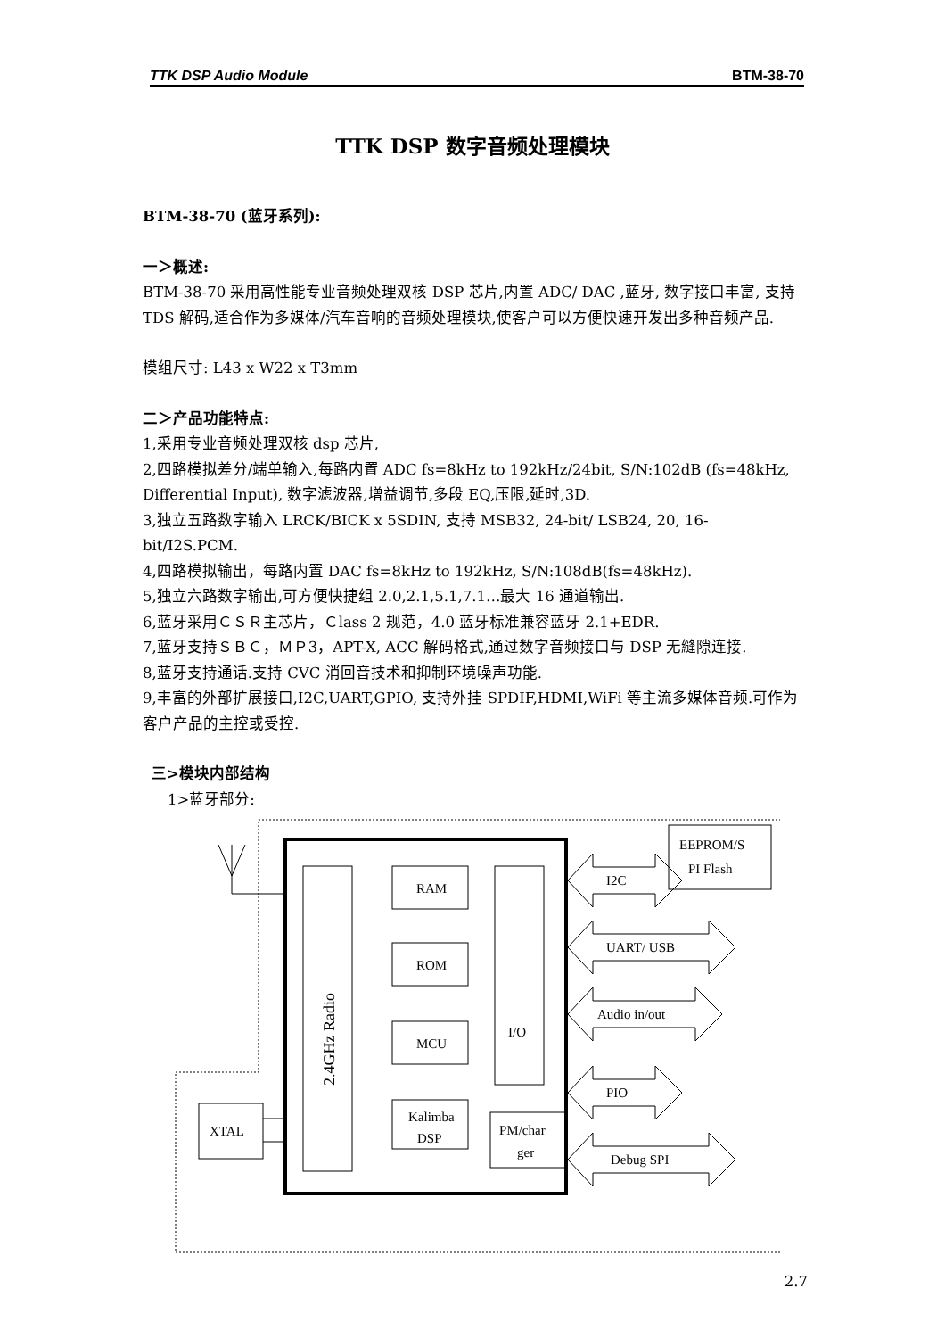TTK DSP Audio Module BTM-38-70
TTK DSP 数字音频处理模块
BTM-38-70 (蓝牙系列):
一＞概述:
BTM-38-70 采用高性能专业音频处理双核 DSP 芯片,内置 ADC/ DAC ,蓝牙, 数字接口丰富, 支持 TDS 解码,适合作为多媒体/汽车音响的音频处理模块,使客户可以方便快速开发出多种音频产品.
模组尺寸: L43 x W22 x T3mm
二＞产品功能特点:
1,采用专业音频处理双核 dsp 芯片,
2,四路模拟差分/端单输入,每路内置 ADC fs=8kHz to 192kHz/24bit, S/N:102dB (fs=48kHz, Differential Input), 数字滤波器,增益调节,多段 EQ,压限,延时,3D.
3,独立五路数字输入 LRCK/BICK x 5SDIN, 支持 MSB32, 24-bit/ LSB24, 20, 16-bit/I2S.PCM.
4,四路模拟输出，每路内置 DAC fs=8kHz to 192kHz, S/N:108dB(fs=48kHz).
5,独立六路数字输出,可方便快捷组 2.0,2.1,5.1,7.1…最大 16 通道输出.
6,蓝牙采用ＣＳＲ主芯片，Ｃlass 2 规范，4.0 蓝牙标准兼容蓝牙 2.1+EDR.
7,蓝牙支持ＳＢＣ，ＭＰ3，APT-X, ACC 解码格式,通过数字音频接口与 DSP 无縫隙连接.
8,蓝牙支持通话.支持 CVC 消回音技术和抑制环境噪声功能.
9,丰富的外部扩展接口,I2C,UART,GPIO, 支持外挂 SPDIF,HDMI,WiFi 等主流多媒体音频.可作为客户产品的主控或受控.
三>模块内部结构
1>蓝牙部分:
RAM
ROM
MCU
Kalimba
DSP
I/O
PM/char
ger
XTAL
EEPROM/S
PI Flash
I2C
UART/ USB
Audio in/out
PIO
Debug SPI
2.4GHz Radio
2.7